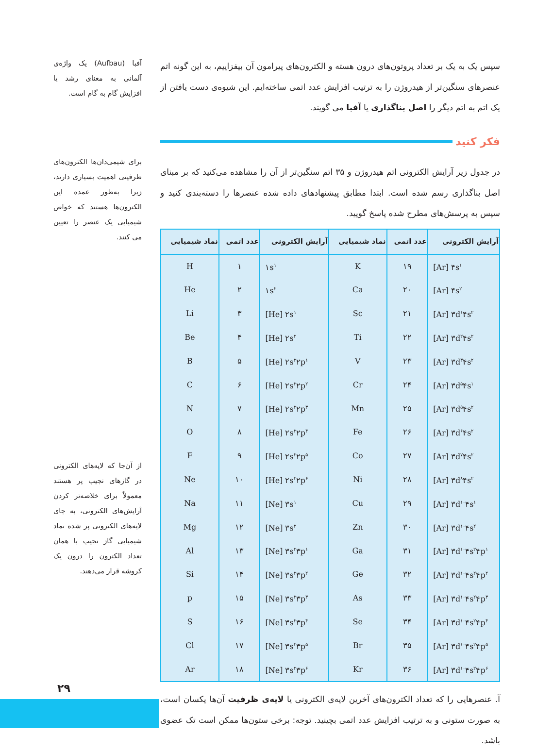سپس یک به یک بر تعداد پروتون‌های درون هسته و الکترون‌های پیرامون آن بیفزاییم، به این گونه اتم عنصرهای سنگین‌تر از هیدروژن را به ترتیب افزایش عدد اتمی ساخته‌ایم. این شیوه‌ی دست یافتن از یک اتم به اتم دیگر را اصل بناگذاری یا آفبا می گویند.
فکر کنید
در جدول زیر آرایش الکترونی اتم هیدروژن و ۳۵ اتم سنگین‌تر از آن را مشاهده می‌کنید که بر مبنای اصل بناگذاری رسم شده است. ابتدا مطابق پیشنهادهای داده شده عنصرها را دسته‌بندی کنید و سپس به پرسش‌های مطرح شده پاسخ گویید.
| آرایش الکترونی | عدد اتمی | نماد شیمیایی | آرایش الکترونی | عدد اتمی | نماد شیمیایی |
| --- | --- | --- | --- | --- | --- |
| [Ar] ۴s<sup>۱</sup> | ۱۹ | K | ۱s<sup>۱</sup> | ۱ | H |
| [Ar] ۴s<sup>۲</sup> | ۲۰ | Ca | ۱s<sup>۲</sup> | ۲ | He |
| [Ar] ۳d<sup>۱</sup>۴s<sup>۲</sup> | ۲۱ | Sc | [He] ۲s<sup>۱</sup> | ۳ | Li |
| [Ar] ۳d<sup>۲</sup>۴s<sup>۲</sup> | ۲۲ | Ti | [He] ۲s<sup>۲</sup> | ۴ | Be |
| [Ar] ۳d<sup>۳</sup>۴s<sup>۲</sup> | ۲۳ | V | [He] ۲s<sup>۲</sup>۲p<sup>۱</sup> | ۵ | B |
| [Ar] ۳d<sup>۵</sup>۴s<sup>۱</sup> | ۲۴ | Cr | [He] ۲s<sup>۲</sup>۲p<sup>۲</sup> | ۶ | C |
| [Ar] ۳d<sup>۵</sup>۴s<sup>۲</sup> | ۲۵ | Mn | [He] ۲s<sup>۲</sup>۲p<sup>۳</sup> | ۷ | N |
| [Ar] ۳d<sup>۶</sup>۴s<sup>۲</sup> | ۲۶ | Fe | [He] ۲s<sup>۲</sup>۲p<sup>۴</sup> | ۸ | O |
| [Ar] ۳d<sup>۷</sup>۴s<sup>۲</sup> | ۲۷ | Co | [He] ۲s<sup>۲</sup>۲p<sup>۵</sup> | ۹ | F |
| [Ar] ۳d<sup>۸</sup>۴s<sup>۲</sup> | ۲۸ | Ni | [He] ۲s<sup>۲</sup>۲p<sup>۶</sup> | ۱۰ | Ne |
| [Ar] ۳d<sup>۱۰</sup>۴s<sup>۱</sup> | ۲۹ | Cu | [Ne] ۳s<sup>۱</sup> | ۱۱ | Na |
| [Ar] ۳d<sup>۱۰</sup>۴s<sup>۲</sup> | ۳۰ | Zn | [Ne] ۳s<sup>۲</sup> | ۱۲ | Mg |
| [Ar] ۳d<sup>۱۰</sup>۴s<sup>۲</sup>۴p<sup>۱</sup> | ۳۱ | Ga | [Ne] ۳s<sup>۲</sup>۳p<sup>۱</sup> | ۱۳ | Al |
| [Ar] ۳d<sup>۱۰</sup>۴s<sup>۲</sup>۴p<sup>۲</sup> | ۳۲ | Ge | [Ne] ۳s<sup>۲</sup>۳p<sup>۲</sup> | ۱۴ | Si |
| [Ar] ۳d<sup>۱۰</sup>۴s<sup>۲</sup>۴p<sup>۳</sup> | ۳۳ | As | [Ne] ۳s<sup>۲</sup>۳p<sup>۳</sup> | ۱۵ | p |
| [Ar] ۳d<sup>۱۰</sup>۴s<sup>۲</sup>۴p<sup>۴</sup> | ۳۴ | Se | [Ne] ۳s<sup>۲</sup>۳p<sup>۴</sup> | ۱۶ | S |
| [Ar] ۳d<sup>۱۰</sup>۴s<sup>۲</sup>۴p<sup>۵</sup> | ۳۵ | Br | [Ne] ۳s<sup>۲</sup>۳p<sup>۵</sup> | ۱۷ | Cl |
| [Ar] ۳d<sup>۱۰</sup>۴s<sup>۲</sup>۴p<sup>۶</sup> | ۳۶ | Kr | [Ne] ۳s<sup>۲</sup>۳p<sup>۶</sup> | ۱۸ | Ar |
آ. عنصرهایی را که تعداد الکترون‌های آخرین لایه‌ی الکترونی یا لایه‌ی ظرفیت آن‌ها یکسان است، به صورت ستونی و به ترتیب افزایش عدد اتمی بچینید. توجه: برخی ستون‌ها ممکن است تک عضوی باشد.
آفبا (Aufbau) یک واژه‌ی آلمانی به معنای رشد یا افزایش گام به گام است.
برای شیمی‌دان‌ها الکترون‌های ظرفیتی اهمیت بسیاری دارند، زیرا به‌طور عمده این الکترون‌ها هستند که خواص شیمیایی یک عنصر را تعیین می کنند.
از آن‌جا که لایه‌های الکترونی در گازهای نجیب پر هستند معمولاً برای خلاصه‌تر کردن آرایش‌های الکترونی، به جای لایه‌های الکترونی پر شده نماد شیمیایی گاز نجیب با همان تعداد الکترون را درون یک کروشه قرار می‌دهند.
۲۹